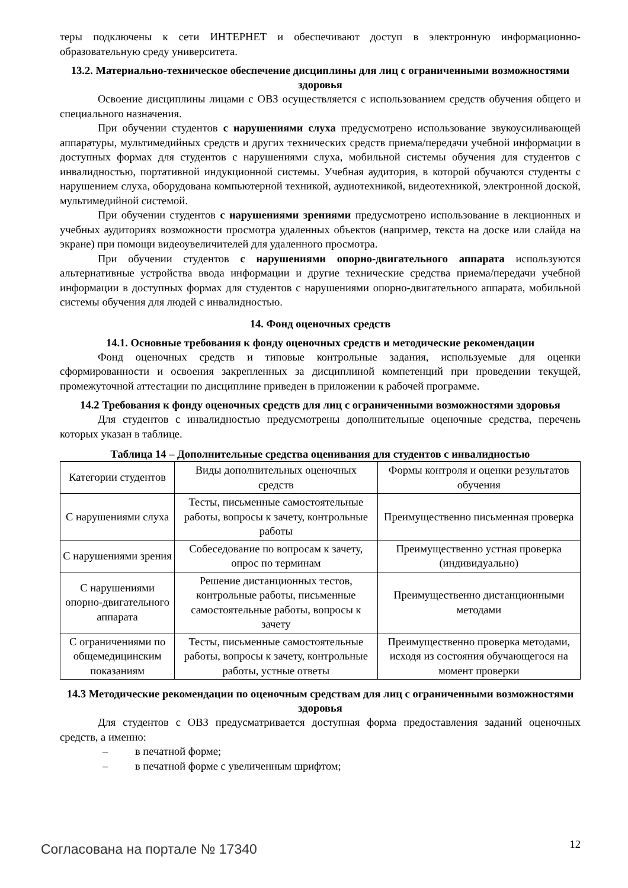теры подключены к сети ИНТЕРНЕТ и обеспечивают доступ в электронную информационно-образовательную среду университета.
13.2. Материально-техническое обеспечение дисциплины для лиц с ограниченными возможностями здоровья
Освоение дисциплины лицами с ОВЗ осуществляется с использованием средств обучения общего и специального назначения.
При обучении студентов с нарушениями слуха предусмотрено использование звукоусиливающей аппаратуры, мультимедийных средств и других технических средств приема/передачи учебной информации в доступных формах для студентов с нарушениями слуха, мобильной системы обучения для студентов с инвалидностью, портативной индукционной системы. Учебная аудитория, в которой обучаются студенты с нарушением слуха, оборудована компьютерной техникой, аудиотехникой, видеотехникой, электронной доской, мультимедийной системой.
При обучении студентов с нарушениями зрениями предусмотрено использование в лекционных и учебных аудиториях возможности просмотра удаленных объектов (например, текста на доске или слайда на экране) при помощи видеоувеличителей для удаленного просмотра.
При обучении студентов с нарушениями опорно-двигательного аппарата используются альтернативные устройства ввода информации и другие технические средства приема/передачи учебной информации в доступных формах для студентов с нарушениями опорно-двигательного аппарата, мобильной системы обучения для людей с инвалидностью.
14. Фонд оценочных средств
14.1. Основные требования к фонду оценочных средств и методические рекомендации
Фонд оценочных средств и типовые контрольные задания, используемые для оценки сформированности и освоения закрепленных за дисциплиной компетенций при проведении текущей, промежуточной аттестации по дисциплине приведен в приложении к рабочей программе.
14.2 Требования к фонду оценочных средств для лиц с ограниченными возможностями здоровья
Для студентов с инвалидностью предусмотрены дополнительные оценочные средства, перечень которых указан в таблице.
Таблица 14 – Дополнительные средства оценивания для студентов с инвалидностью
| Категории студентов | Виды дополнительных оценочных средств | Формы контроля и оценки результатов обучения |
| С нарушениями слуха | Тесты, письменные самостоятельные работы, вопросы к зачету, контрольные работы | Преимущественно письменная проверка |
| С нарушениями зрения | Собеседование по вопросам к зачету, опрос по терминам | Преимущественно устная проверка (индивидуально) |
| С нарушениями опорно-двигательного аппарата | Решение дистанционных тестов, контрольные работы, письменные самостоятельные работы, вопросы к зачету | Преимущественно дистанционными методами |
| С ограничениями по общемедицинским показаниям | Тесты, письменные самостоятельные работы, вопросы к зачету, контрольные работы, устные ответы | Преимущественно проверка методами, исходя из состояния обучающегося на момент проверки |
14.3 Методические рекомендации по оценочным средствам для лиц с ограниченными возможностями здоровья
Для студентов с ОВЗ предусматривается доступная форма предоставления заданий оценочных средств, а именно:
– в печатной форме;
– в печатной форме с увеличенным шрифтом;
Согласована на портале № 17340 12